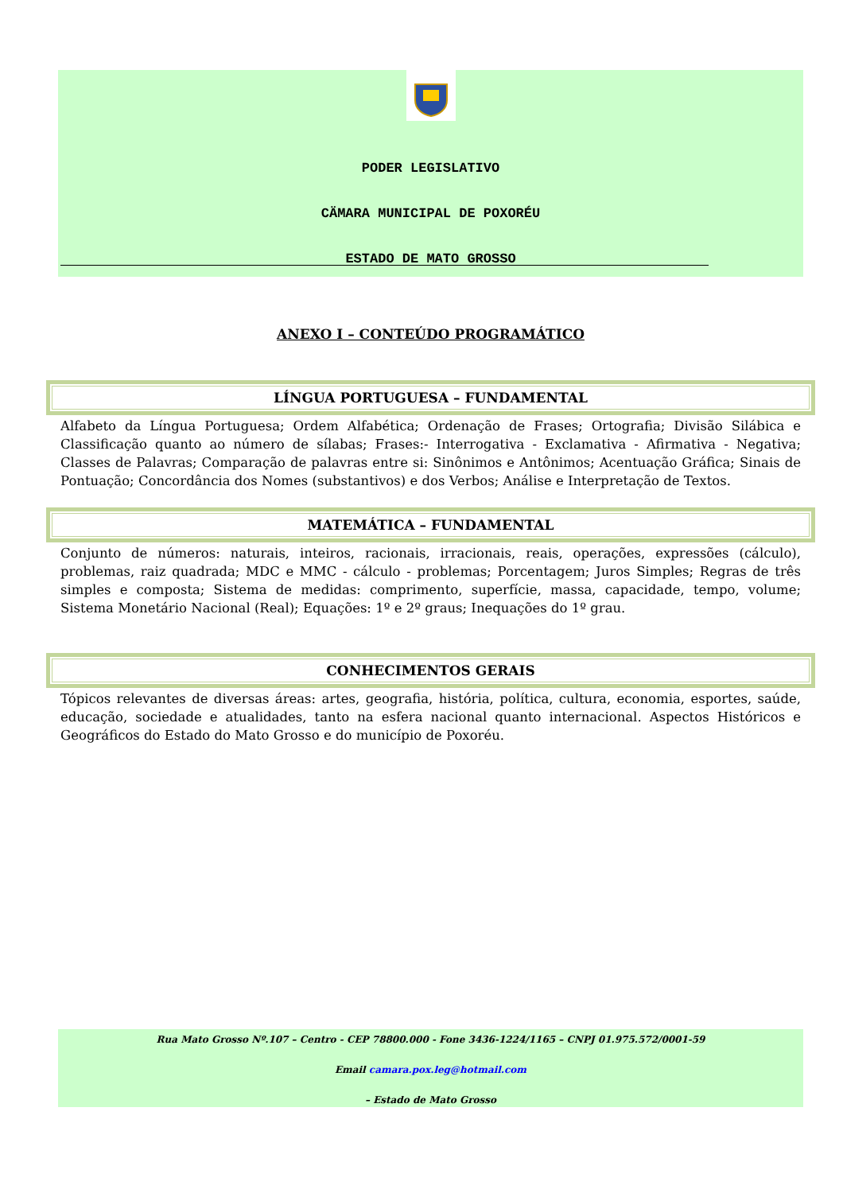PODER LEGISLATIVO
CÄMARA MUNICIPAL DE POXORÉU
ESTADO DE MATO GROSSO
ANEXO I – CONTEÚDO PROGRAMÁTICO
LÍNGUA PORTUGUESA – FUNDAMENTAL
Alfabeto da Língua Portuguesa; Ordem Alfabética; Ordenação de Frases; Ortografia; Divisão Silábica e Classificação quanto ao número de sílabas; Frases:- Interrogativa - Exclamativa - Afirmativa - Negativa; Classes de Palavras; Comparação de palavras entre si: Sinônimos e Antônimos; Acentuação Gráfica; Sinais de Pontuação; Concordância dos Nomes (substantivos) e dos Verbos; Análise e Interpretação de Textos.
MATEMÁTICA – FUNDAMENTAL
Conjunto de números: naturais, inteiros, racionais, irracionais, reais, operações, expressões (cálculo), problemas, raiz quadrada; MDC e MMC - cálculo - problemas; Porcentagem; Juros Simples; Regras de três simples e composta; Sistema de medidas: comprimento, superfície, massa, capacidade, tempo, volume; Sistema Monetário Nacional (Real); Equações: 1º e 2º graus; Inequações do 1º grau.
CONHECIMENTOS GERAIS
Tópicos relevantes de diversas áreas: artes, geografia, história, política, cultura, economia, esportes, saúde, educação, sociedade e atualidades, tanto na esfera nacional quanto internacional. Aspectos Históricos e Geográficos do Estado do Mato Grosso e do município de Poxoréu.
Rua Mato Grosso Nº.107 – Centro - CEP 78800.000 - Fone 3436-1224/1165 – CNPJ 01.975.572/0001-59
Email camara.pox.leg@hotmail.com
– Estado de Mato Grosso